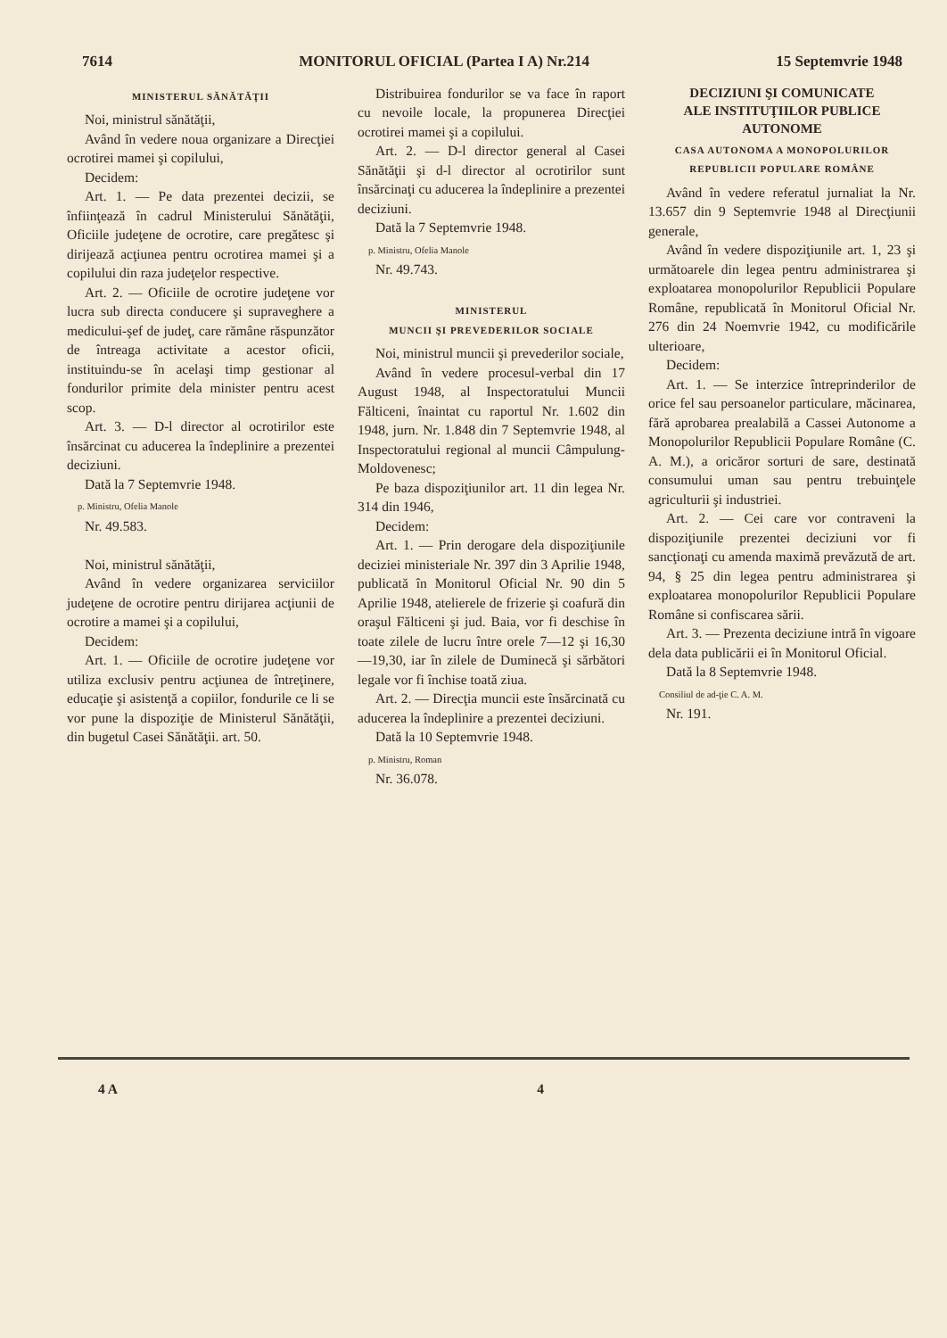7614 MONITORUL OFICIAL (Partea I A) Nr.214 15 Septemvrie 1948
MINISTERUL SĂNĂTĂŢII
Noi, ministrul sănătăţii,
Având în vedere noua organizare a Direcţiei ocrotirei mamei şi copilului,
Decidem:
Art. 1. — Pe data prezentei decizii, se înfiinţează în cadrul Ministerului Sănătăţii, Oficiile judeţene de ocrotire, care pregătesc şi dirijează acţiunea pentru ocrotirea mamei şi a copilului din raza judeţelor respective.
Art. 2. — Oficiile de ocrotire judeţene vor lucra sub directa conducere şi supraveghere a medicului-şef de judeţ, care rămâne răspunzător de întreaga activitate a acestor oficii, instituindu-se în acelaşi timp gestionar al fondurilor primite dela minister pentru acest scop.
Art. 3. — D-l director al ocrotirilor este însărcinat cu aducerea la îndeplinire a prezentei deciziuni.
Dată la 7 Septemvrie 1948.
p. Ministru, Ofelia Manole
Nr. 49.583.
Noi, ministrul sănătăţii,
Având în vedere organizarea serviciilor judeţene de ocrotire pentru dirijarea acţiunii de ocrotire a mamei şi a copilului,
Decidem:
Art. 1. — Oficiile de ocrotire judeţene vor utiliza exclusiv pentru acţiunea de întreţinere, educaţie şi asistenţă a copiilor, fondurile ce li se vor pune la dispoziţie de Ministerul Sănătăţii, din bugetul Casei Sănătăţii. art. 50.
Distribuirea fondurilor se va face în raport cu nevoile locale, la propunerea Direcţiei ocrotirei mamei şi a copilului.
Art. 2. — D-l director general al Casei Sănătăţii şi d-l director al ocrotirilor sunt însărcinaţi cu aducerea la îndeplinire a prezentei deciziuni.
Dată la 7 Septemvrie 1948.
p. Ministru, Ofelia Manole
Nr. 49.743.
MINISTERUL
MUNCII ŞI PREVEDERILOR SOCIALE
Noi, ministrul muncii şi prevederilor sociale,
Având în vedere procesul-verbal din 17 August 1948, al Inspectoratului Muncii Fălticeni, înaintat cu raportul Nr. 1.602 din 1948, jurn. Nr. 1.848 din 7 Septemvrie 1948, al Inspectoratului regional al muncii Câmpulung-Moldovenesc;
Pe baza dispoziţiunilor art. 11 din legea Nr. 314 din 1946,
Decidem:
Art. 1. — Prin derogare dela dispoziţiunile deciziei ministeriale Nr. 397 din 3 Aprilie 1948, publicată în Monitorul Oficial Nr. 90 din 5 Aprilie 1948, atelierele de frizerie şi coafură din oraşul Fălticeni şi jud. Baia, vor fi deschise în toate zilele de lucru între orele 7—12 şi 16,30 —19,30, iar în zilele de Duminecă şi sărbători legale vor fi închise toată ziua.
Art. 2. — Direcţia muncii este însărcinată cu aducerea la îndeplinire a prezentei deciziuni.
Dată la 10 Septemvrie 1948.
p. Ministru, Roman
Nr. 36.078.
DECIZIUNI ŞI COMUNICATE
ALE INSTITUŢIILOR PUBLICE
AUTONOME
CASA AUTONOMA A MONOPOLURILOR
REPUBLICII POPULARE ROMÂNE
Având în vedere referatul jurnaliat la Nr. 13.657 din 9 Septemvrie 1948 al Direcţiunii generale,
Având în vedere dispoziţiunile art. 1, 23 şi următoarele din legea pentru administrarea şi exploatarea monopolurilor Republicii Populare Române, republicată în Monitorul Oficial Nr. 276 din 24 Noemvrie 1942, cu modificările ulterioare,
Decidem:
Art. 1. — Se interzice întreprinderilor de orice fel sau persoanelor particulare, măcinarea, fără aprobarea prealabilă a Cassei Autonome a Monopolurilor Republicii Populare Române (C. A. M.), a oricăror sorturi de sare, destinată consumului uman sau pentru trebuinţele agriculturii şi industriei.
Art. 2. — Cei care vor contraveni la dispoziţiunile prezentei deciziuni vor fi sancţionaţi cu amenda maximă prevăzută de art. 94, § 25 din legea pentru administrarea şi exploatarea monopolurilor Republicii Populare Române si confiscarea sării.
Art. 3. — Prezenta deciziune intră în vigoare dela data publicării ei în Monitorul Oficial.
Dată la 8 Septemvrie 1948.
Consiliul de ad-ţie C. A. M.
Nr. 191.
4 A 4